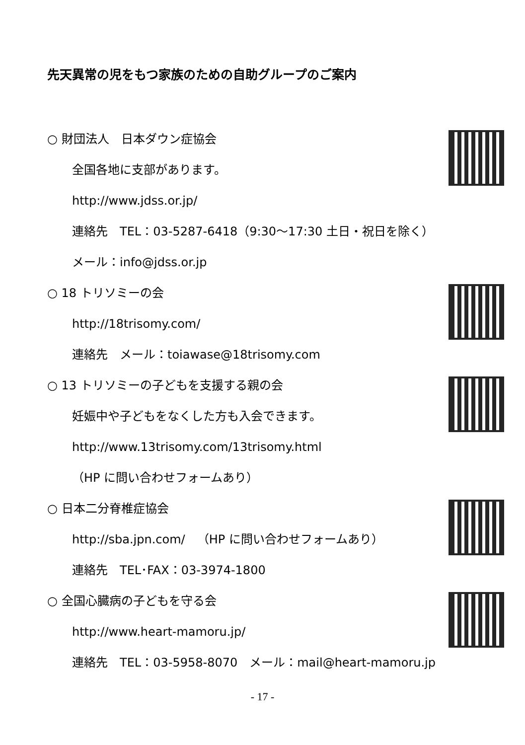先天異常の児をもつ家族のための自助グループのご案内
○ 財団法人　日本ダウン症協会
全国各地に支部があります。
http://www.jdss.or.jp/
連絡先　TEL：03-5287-6418（9:30～17:30 土日・祝日を除く）
メール：info@jdss.or.jp
○ 18 トリソミーの会
http://18trisomy.com/
連絡先　メール：toiawase@18trisomy.com
○ 13 トリソミーの子どもを支援する親の会
妊娠中や子どもをなくした方も入会できます。
http://www.13trisomy.com/13trisomy.html
（HP に問い合わせフォームあり）
○ 日本二分脊椎症協会
http://sba.jpn.com/　（HP に問い合わせフォームあり）
連絡先　TEL･FAX：03-3974-1800
○ 全国心臓病の子どもを守る会
http://www.heart-mamoru.jp/
連絡先　TEL：03-5958-8070　メール：mail@heart-mamoru.jp
- 17 -